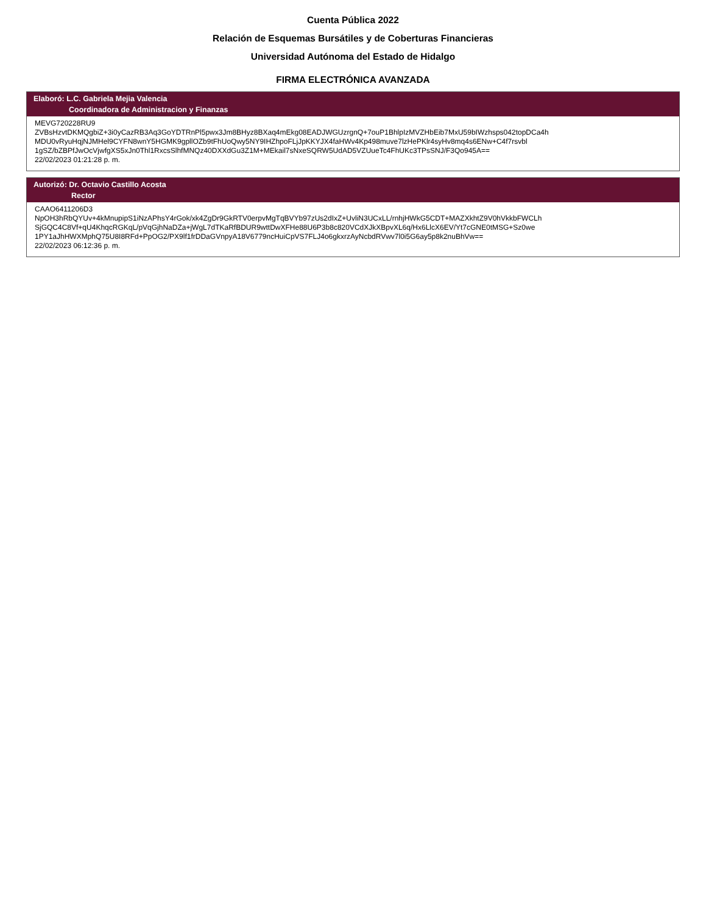Cuenta Pública 2022
Relación de Esquemas Bursátiles y de Coberturas Financieras
Universidad Autónoma del Estado de Hidalgo
FIRMA ELECTRÓNICA AVANZADA
Elaboró: L.C. Gabriela Mejia Valencia
Coordinadora de Administracion y Finanzas
MEVG720228RU9
ZVBsHzvtDKMQgbiZ+3i0yCazRB3Aq3GoYDTRnPl5pwx3Jm8BHyz8BXaq4mEkg08EADJWGUzrgnQ+7ouP1BhlpIzMVZHbEib7MxU59bIWzhsps042topDCa4h
MDU0vRyuHqjNJMHel9CYFN8wnY5HGMK9gpllOZb9tFhUoQwy5NY9IHZhpoFLjJpKKYJX4faHWv4Kp498muve7lzHePKlr4syHv8mq4s6ENw+C4f7rsvbl
1gSZ/bZBPfJwOcVjwfgXS5xJn0Thl1RxcsSlhfMNQz40DXXdGu3Z1M+MEkail7sNxeSQRW5UdAD5VZUueTc4FhUKc3TPsSNJ/F3Qo945A==
22/02/2023 01:21:28 p. m.
Autorizó: Dr. Octavio Castillo Acosta
Rector
CAAO6411206D3
NpOH3hRbQYUv+4kMnupipS1iNzAPhsY4rGok/xk4ZgDr9GkRTV0erpvMgTqBVYb97zUs2dIxZ+UvliN3UCxLL/rnhjHWkG5CDT+MAZXkhtZ9V0hVkkbFWCLh
SjGQC4C8Vf+qU4KhqcRGKqL/pVqGjhNaDZa+jWgL7dTKaRfBDUR9wttDwXFHe88U6P3b8c820VCdXJkXBpvXL6q/Hx6LlcX6EV/Yt7cGNE0tMSG+Sz0we
1PY1aJhHWXMphQ75U8I8RFd+PpOG2/PX9lf1frDDaGVnpyA18V6779ncHuiCpVS7FLJ4o6gkxrzAyNcbdRVwv7l0i5G6ay5p8k2nuBhVw==
22/02/2023 06:12:36 p. m.